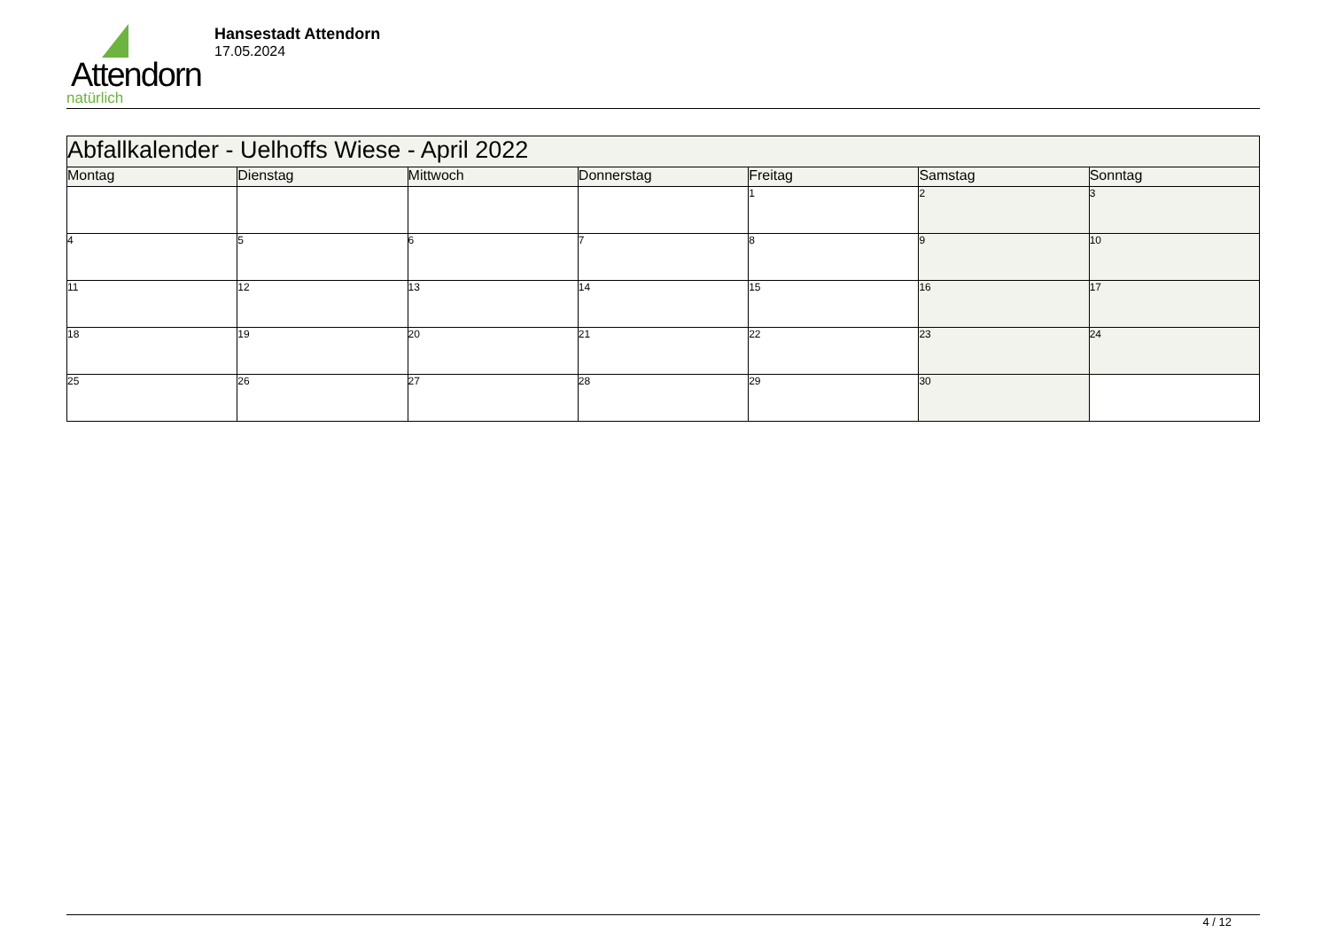Attendorn
natürlich
Hansestadt Attendorn
17.05.2024
| Abfallkalender - Uelhoffs Wiese - April 2022 | | | | | | |
| Montag | Dienstag | Mittwoch | Donnerstag | Freitag | Samstag | Sonntag |
| | | | | 1 | 2 | 3 |
| 4 | 5 | 6 | 7 | 8 | 9 | 10 |
| 11 | 12 | 13 | 14 | 15 | 16 | 17 |
| 18 | 19 | 20 | 21 | 22 | 23 | 24 |
| 25 | 26 | 27 | 28 | 29 | 30 | |
4 / 12